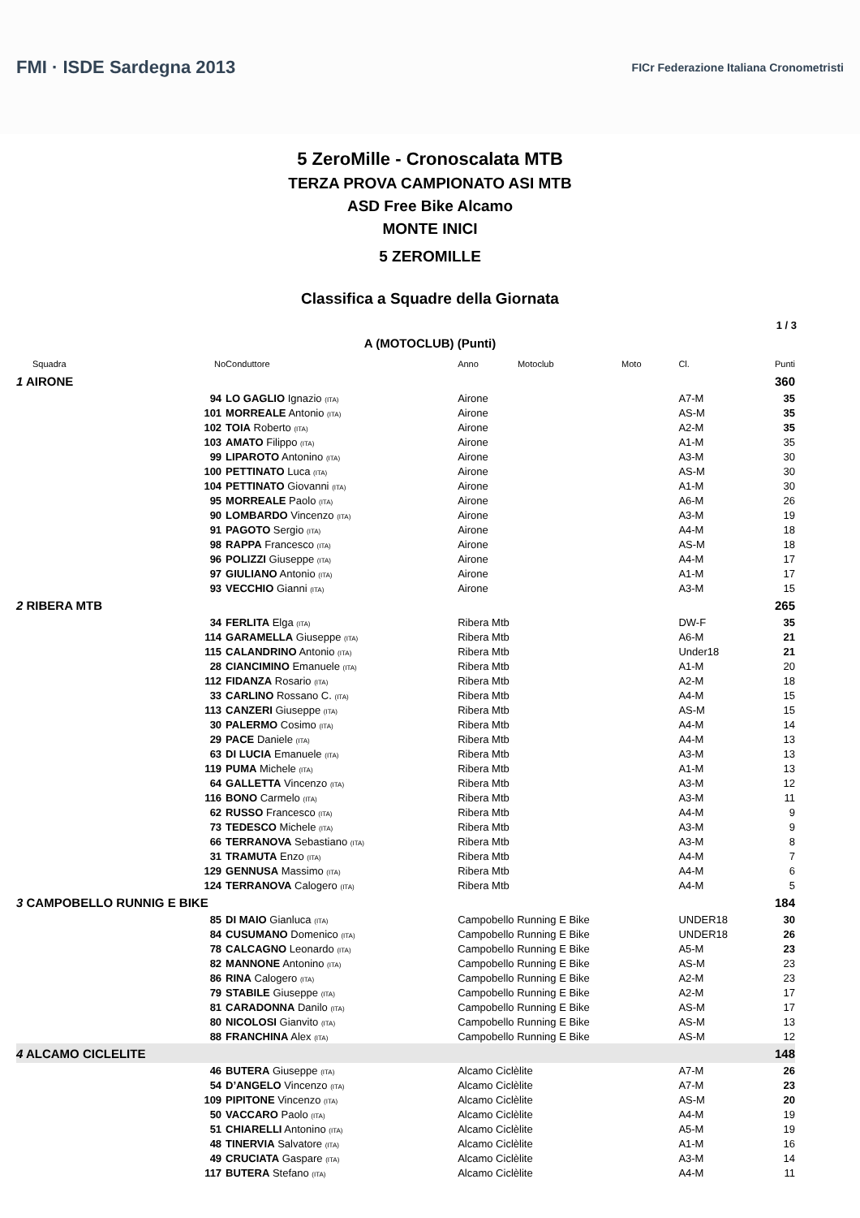FMI · ISDE Sardegna 2013
FICr Federazione Italiana Cronometristi
5 ZeroMille - Cronoscalata MTB
TERZA PROVA CAMPIONATO ASI MTB
ASD Free Bike Alcamo
MONTE INICI
5 ZEROMILLE
Classifica a Squadre della Giornata
1 / 3
A (MOTOCLUB) (Punti)
| Squadra | No | Conduttore | Anno | Motoclub | Moto | Cl. | Punti |
| --- | --- | --- | --- | --- | --- | --- | --- |
| 1 AIRONE | | | | | | | 360 |
| | 94 | LO GAGLIO Ignazio (ITA) | Airone | | | A7-M | 35 |
| | 101 | MORREALE Antonio (ITA) | Airone | | | AS-M | 35 |
| | 102 | TOIA Roberto (ITA) | Airone | | | A2-M | 35 |
| | 103 | AMATO Filippo (ITA) | Airone | | | A1-M | 35 |
| | 99 | LIPAROTO Antonino (ITA) | Airone | | | A3-M | 30 |
| | 100 | PETTINATO Luca (ITA) | Airone | | | AS-M | 30 |
| | 104 | PETTINATO Giovanni (ITA) | Airone | | | A1-M | 30 |
| | 95 | MORREALE Paolo (ITA) | Airone | | | A6-M | 26 |
| | 90 | LOMBARDO Vincenzo (ITA) | Airone | | | A3-M | 19 |
| | 91 | PAGOTO Sergio (ITA) | Airone | | | A4-M | 18 |
| | 98 | RAPPA Francesco (ITA) | Airone | | | AS-M | 18 |
| | 96 | POLIZZI Giuseppe (ITA) | Airone | | | A4-M | 17 |
| | 97 | GIULIANO Antonio (ITA) | Airone | | | A1-M | 17 |
| | 93 | VECCHIO Gianni (ITA) | Airone | | | A3-M | 15 |
| 2 RIBERA MTB | | | | | | | 265 |
| | 34 | FERLITA Elga (ITA) | Ribera Mtb | | | DW-F | 35 |
| | 114 | GARAMELLA Giuseppe (ITA) | Ribera Mtb | | | A6-M | 21 |
| | 115 | CALANDRINO Antonio (ITA) | Ribera Mtb | | | Under18 | 21 |
| | 28 | CIANCIMINO Emanuele (ITA) | Ribera Mtb | | | A1-M | 20 |
| | 112 | FIDANZA Rosario (ITA) | Ribera Mtb | | | A2-M | 18 |
| | 33 | CARLINO Rossano C. (ITA) | Ribera Mtb | | | A4-M | 15 |
| | 113 | CANZERI Giuseppe (ITA) | Ribera Mtb | | | AS-M | 15 |
| | 30 | PALERMO Cosimo (ITA) | Ribera Mtb | | | A4-M | 14 |
| | 29 | PACE Daniele (ITA) | Ribera Mtb | | | A4-M | 13 |
| | 63 | DI LUCIA Emanuele (ITA) | Ribera Mtb | | | A3-M | 13 |
| | 119 | PUMA Michele (ITA) | Ribera Mtb | | | A1-M | 13 |
| | 64 | GALLETTA Vincenzo (ITA) | Ribera Mtb | | | A3-M | 12 |
| | 116 | BONO Carmelo (ITA) | Ribera Mtb | | | A3-M | 11 |
| | 62 | RUSSO Francesco (ITA) | Ribera Mtb | | | A4-M | 9 |
| | 73 | TEDESCO Michele (ITA) | Ribera Mtb | | | A3-M | 9 |
| | 66 | TERRANOVA Sebastiano (ITA) | Ribera Mtb | | | A3-M | 8 |
| | 31 | TRAMUTA Enzo (ITA) | Ribera Mtb | | | A4-M | 7 |
| | 129 | GENNUSA Massimo (ITA) | Ribera Mtb | | | A4-M | 6 |
| | 124 | TERRANOVA Calogero (ITA) | Ribera Mtb | | | A4-M | 5 |
| 3 CAMPOBELLO RUNNIG E BIKE | | | | | | | 184 |
| | 85 | DI MAIO Gianluca (ITA) | Campobello Running E Bike | | | UNDER18 | 30 |
| | 84 | CUSUMANO Domenico (ITA) | Campobello Running E Bike | | | UNDER18 | 26 |
| | 78 | CALCAGNO Leonardo (ITA) | Campobello Running E Bike | | | A5-M | 23 |
| | 82 | MANNONE Antonino (ITA) | Campobello Running E Bike | | | AS-M | 23 |
| | 86 | RINA Calogero (ITA) | Campobello Running E Bike | | | A2-M | 23 |
| | 79 | STABILE Giuseppe (ITA) | Campobello Running E Bike | | | A2-M | 17 |
| | 81 | CARADONNA Danilo (ITA) | Campobello Running E Bike | | | AS-M | 17 |
| | 80 | NICOLOSI Gianvito (ITA) | Campobello Running E Bike | | | AS-M | 13 |
| | 88 | FRANCHINA Alex (ITA) | Campobello Running E Bike | | | AS-M | 12 |
| 4 ALCAMO CICLELITE | | | | | | | 148 |
| | 46 | BUTERA Giuseppe (ITA) | Alcamo Ciclèlite | | | A7-M | 26 |
| | 54 | D’ANGELO Vincenzo (ITA) | Alcamo Ciclèlite | | | A7-M | 23 |
| | 109 | PIPITONE Vincenzo (ITA) | Alcamo Ciclèlite | | | AS-M | 20 |
| | 50 | VACCARO Paolo (ITA) | Alcamo Ciclèlite | | | A4-M | 19 |
| | 51 | CHIARELLI Antonino (ITA) | Alcamo Ciclèlite | | | A5-M | 19 |
| | 48 | TINERVIA Salvatore (ITA) | Alcamo Ciclèlite | | | A1-M | 16 |
| | 49 | CRUCIATA Gaspare (ITA) | Alcamo Ciclèlite | | | A3-M | 14 |
| | 117 | BUTERA Stefano (ITA) | Alcamo Ciclèlite | | | A4-M | 11 |